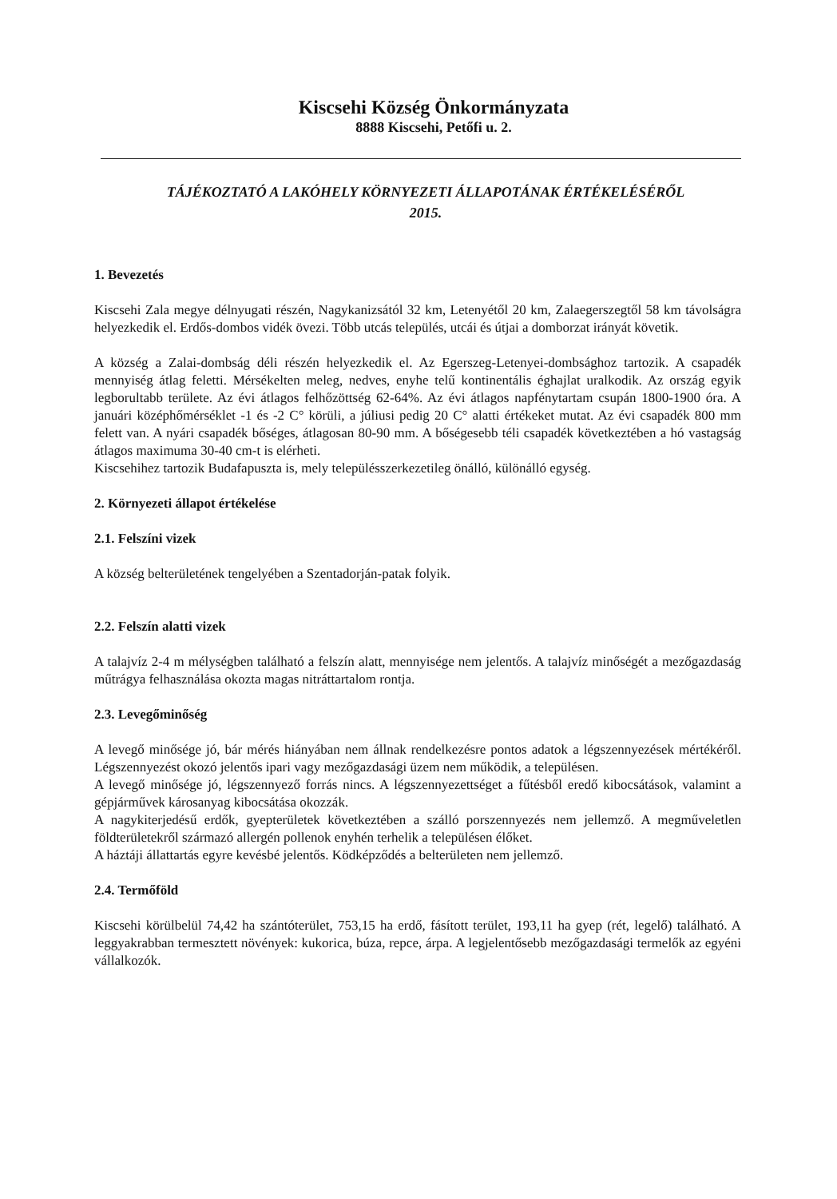Kiscsehi Község Önkormányzata
8888 Kiscsehi, Petőfi u. 2.
TÁJÉKOZTATÓ A LAKÓHELY KÖRNYEZETI ÁLLAPOTÁNAK ÉRTÉKELÉSÉRŐL
2015.
1. Bevezetés
Kiscsehi Zala megye délnyugati részén, Nagykanizsától 32 km, Letenyétől 20 km, Zalaegerszegtől 58 km távolságra helyezkedik el. Erdős-dombos vidék övezi. Több utcás település, utcái és útjai a domborzat irányát követik.
A község a Zalai-dombság déli részén helyezkedik el. Az Egerszeg-Letenyei-dombsághoz tartozik. A csapadék mennyiség átlag feletti. Mérsékelten meleg, nedves, enyhe telű kontinentális éghajlat uralkodik. Az ország egyik legborultabb területe. Az évi átlagos felhőzöttség 62-64%. Az évi átlagos napfénytartam csupán 1800-1900 óra. A januári középhőmérséklet -1 és -2 C° körüli, a júliusi pedig 20 C° alatti értékeket mutat. Az évi csapadék 800 mm felett van. A nyári csapadék bőséges, átlagosan 80-90 mm. A bőségesebb téli csapadék következtében a hó vastagság átlagos maximuma 30-40 cm-t is elérheti.
Kiscsehihez tartozik Budafapuszta is, mely településszerkezetileg önálló, különálló egység.
2. Környezeti állapot értékelése
2.1. Felszíni vizek
A község belterületének tengelyében a Szentadorján-patak folyik.
2.2. Felszín alatti vizek
A talajvíz 2-4 m mélységben található a felszín alatt, mennyisége nem jelentős. A talajvíz minőségét a mezőgazdaság műtrágya felhasználása okozta magas nitráttartalom rontja.
2.3. Levegőminőség
A levegő minősége jó, bár mérés hiányában nem állnak rendelkezésre pontos adatok a légszennyezések mértékéről. Légszennyezést okozó jelentős ipari vagy mezőgazdasági üzem nem működik, a településen.
A levegő minősége jó, légszennyező forrás nincs. A légszennyezettséget a fűtésből eredő kibocsátások, valamint a gépjárművek károsanyag kibocsátása okozzák.
A nagykiterjedésű erdők, gyepterületek következtében a szálló porszennyezés nem jellemző. A megműveletlen földterületekről származó allergén pollenok enyhén terhelik a településen élőket.
A háztáji állattartás egyre kevésbé jelentős. Ködképződés a belterületen nem jellemző.
2.4. Termőföld
Kiscsehi körülbelül 74,42 ha szántóterület, 753,15 ha erdő, fásított terület, 193,11 ha gyep (rét, legelő) található. A leggyakrabban termesztett növények: kukorica, búza, repce, árpa. A legjelentősebb mezőgazdasági termelők az egyéni vállalkozók.